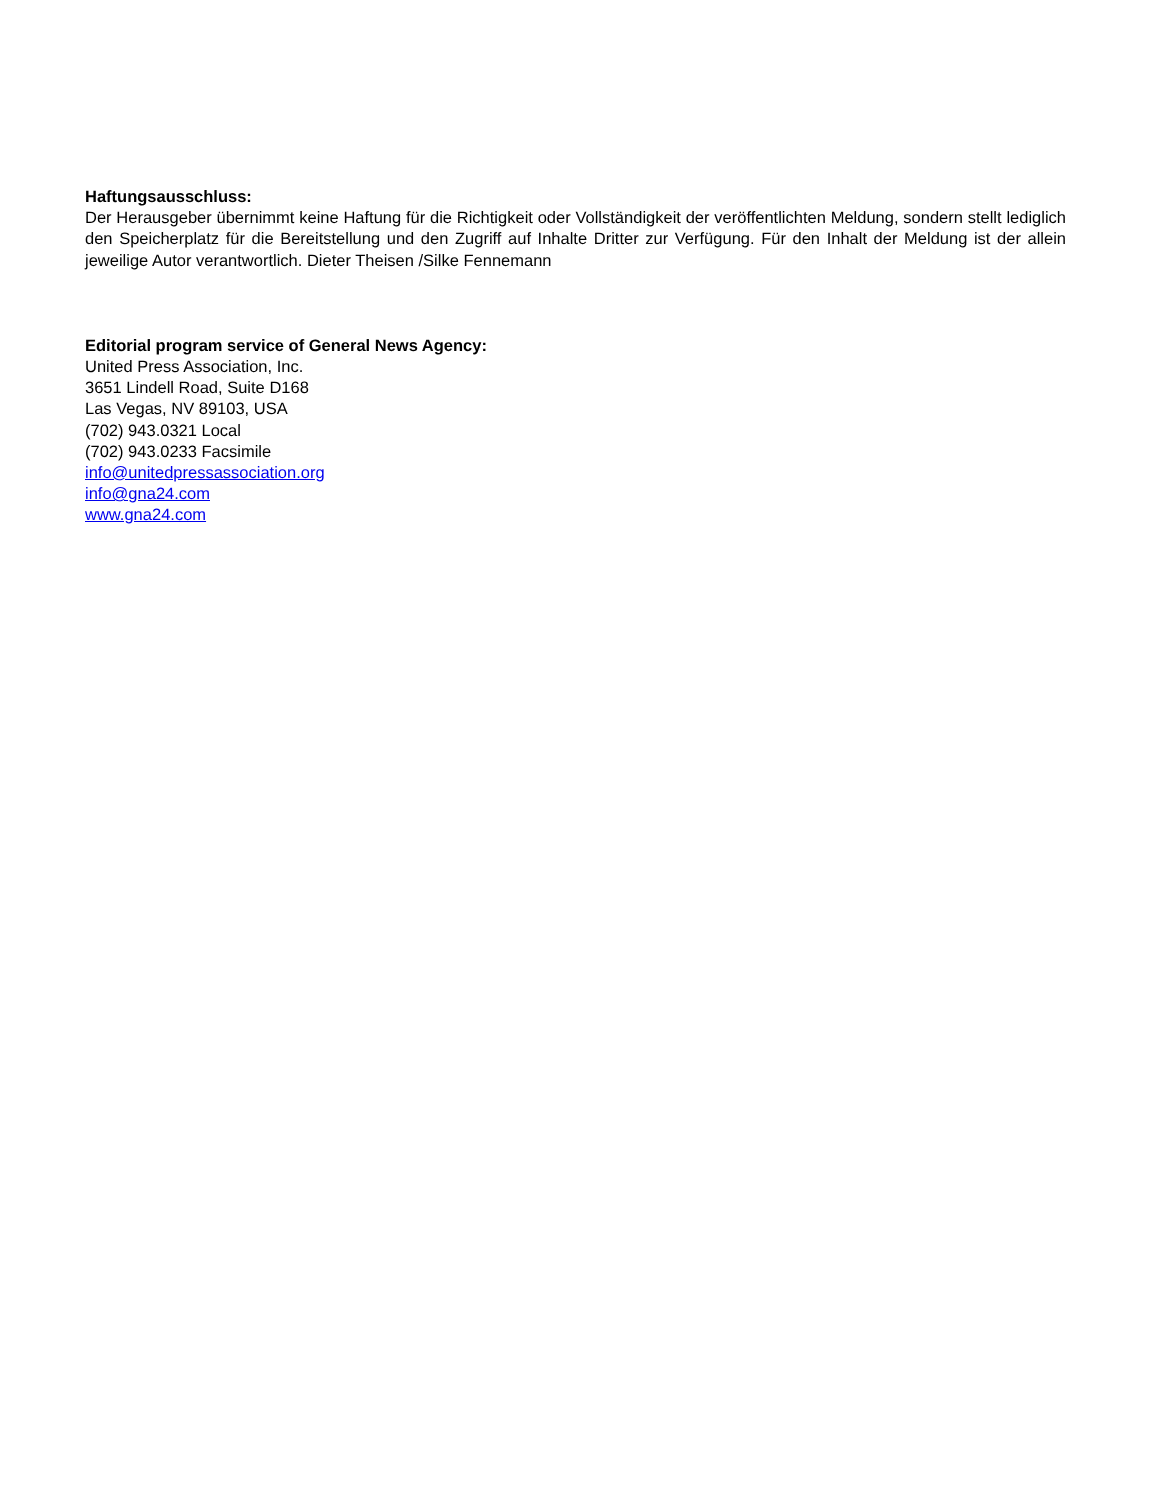Haftungsausschluss:
Der Herausgeber übernimmt keine Haftung für die Richtigkeit oder Vollständigkeit der veröffentlichten Meldung, sondern stellt lediglich den Speicherplatz für die Bereitstellung und den Zugriff auf Inhalte Dritter zur Verfügung. Für den Inhalt der Meldung ist der allein jeweilige Autor verantwortlich. Dieter Theisen /Silke Fennemann
Editorial program service of General News Agency:
United Press Association, Inc.
3651 Lindell Road, Suite D168
Las Vegas, NV 89103, USA
(702) 943.0321 Local
(702) 943.0233 Facsimile
info@unitedpressassociation.org
info@gna24.com
www.gna24.com